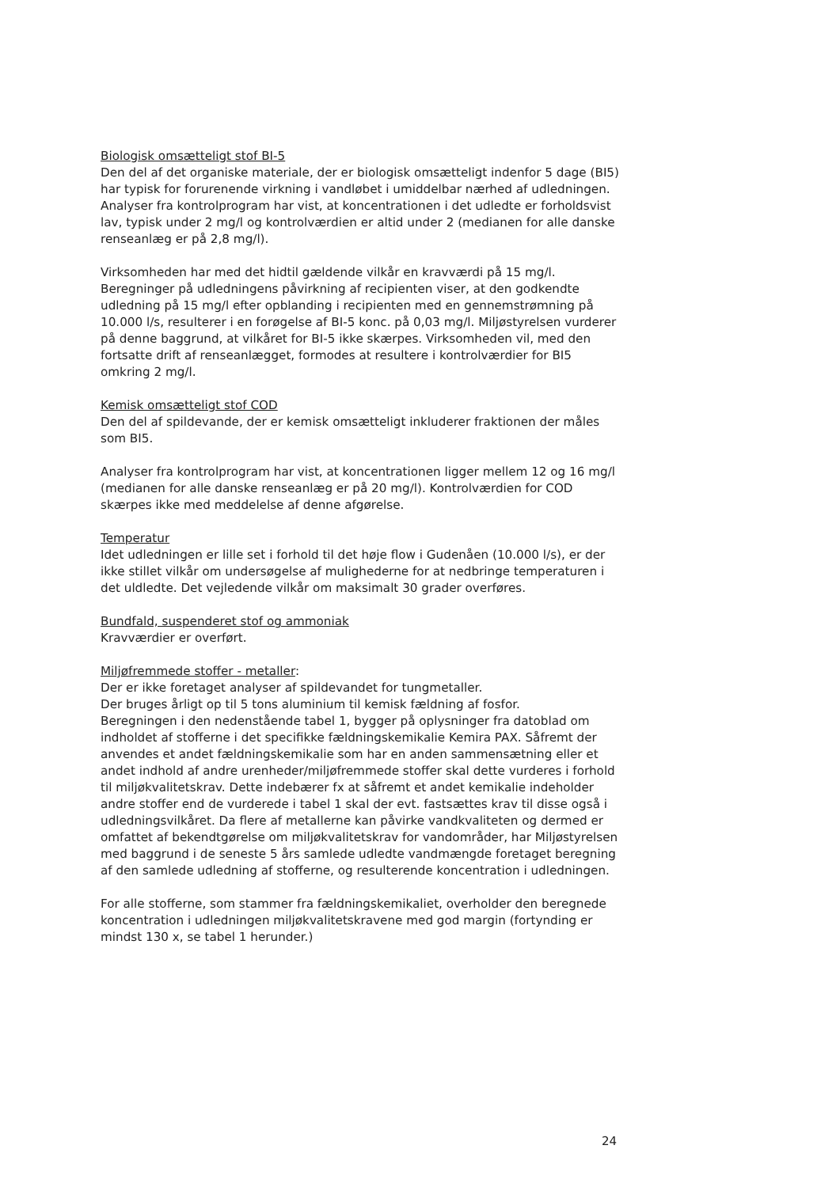Biologisk omsætteligt stof BI-5
Den del af det organiske materiale, der er biologisk omsætteligt indenfor 5 dage (BI5) har typisk for forurenende virkning i vandløbet i umiddelbar nærhed af udledningen. Analyser fra kontrolprogram har vist, at koncentrationen i det udledte er forholdsvist lav, typisk under 2 mg/l og kontrolværdien er altid under 2 (medianen for alle danske renseanlæg er på 2,8 mg/l).
Virksomheden har med det hidtil gældende vilkår en kravværdi på 15 mg/l. Beregninger på udledningens påvirkning af recipienten viser, at den godkendte udledning på 15 mg/l efter opblanding i recipienten med en gennemstrømning på 10.000 l/s, resulterer i en forøgelse af BI-5 konc. på 0,03 mg/l. Miljøstyrelsen vurderer på denne baggrund, at vilkåret for BI-5 ikke skærpes. Virksomheden vil, med den fortsatte drift af renseanlægget, formodes at resultere i kontrolværdier for BI5 omkring 2 mg/l.
Kemisk omsætteligt stof COD
Den del af spildevande, der er kemisk omsætteligt inkluderer fraktionen der måles som BI5.
Analyser fra kontrolprogram har vist, at koncentrationen ligger mellem 12 og 16 mg/l (medianen for alle danske renseanlæg er på 20 mg/l). Kontrolværdien for COD skærpes ikke med meddelelse af denne afgørelse.
Temperatur
Idet udledningen er lille set i forhold til det høje flow i Gudenåen (10.000 l/s), er der ikke stillet vilkår om undersøgelse af mulighederne for at nedbringe temperaturen i det uldledte. Det vejledende vilkår om maksimalt 30 grader overføres.
Bundfald, suspenderet stof og ammoniak
Kravværdier er overført.
Miljøfremmede stoffer - metaller:
Der er ikke foretaget analyser af spildevandet for tungmetaller.
Der bruges årligt op til 5 tons aluminium til kemisk fældning af fosfor.
Beregningen i den nedenstående tabel 1, bygger på oplysninger fra datoblad om indholdet af stofferne i det specifikke fældningskemikalie Kemira PAX. Såfremt der anvendes et andet fældningskemikalie som har en anden sammensætning eller et andet indhold af andre urenheder/miljøfremmede stoffer skal dette vurderes i forhold til miljøkvalitetskrav. Dette indebærer fx at såfremt et andet kemikalie indeholder andre stoffer end de vurderede i tabel 1 skal der evt. fastsættes krav til disse også i udledningsvilkåret. Da flere af metallerne kan påvirke vandkvaliteten og dermed er omfattet af bekendtgørelse om miljøkvalitetskrav for vandområder, har Miljøstyrelsen med baggrund i de seneste 5 års samlede udledte vandmængde foretaget beregning af den samlede udledning af stofferne, og resulterende koncentration i udledningen.
For alle stofferne, som stammer fra fældningskemikaliet, overholder den beregnede koncentration i udledningen miljøkvalitetskravene med god margin (fortynding er mindst 130 x, se tabel 1 herunder.)
24